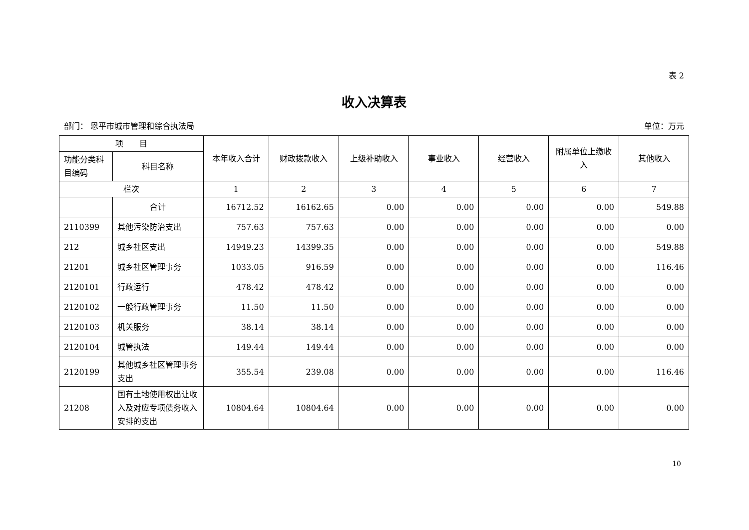表 2
收入决算表
部门： 恩平市城市管理和综合执法局 单位：万元
| 项 目 | | 本年收入合计 | 财政拨款收入 | 上级补助收入 | 事业收入 | 经营收入 | 附属单位上缴收入 | 其他收入 |
| --- | --- | --- | --- | --- | --- | --- | --- | --- |
| 功能分类科目编码 | 科目名称 | | | | | | | |
| 栏次 | | 1 | 2 | 3 | 4 | 5 | 6 | 7 |
| | 合计 | 16712.52 | 16162.65 | 0.00 | 0.00 | 0.00 | 0.00 | 549.88 |
| 2110399 | 其他污染防治支出 | 757.63 | 757.63 | 0.00 | 0.00 | 0.00 | 0.00 | 0.00 |
| 212 | 城乡社区支出 | 14949.23 | 14399.35 | 0.00 | 0.00 | 0.00 | 0.00 | 549.88 |
| 21201 | 城乡社区管理事务 | 1033.05 | 916.59 | 0.00 | 0.00 | 0.00 | 0.00 | 116.46 |
| 2120101 | 行政运行 | 478.42 | 478.42 | 0.00 | 0.00 | 0.00 | 0.00 | 0.00 |
| 2120102 | 一般行政管理事务 | 11.50 | 11.50 | 0.00 | 0.00 | 0.00 | 0.00 | 0.00 |
| 2120103 | 机关服务 | 38.14 | 38.14 | 0.00 | 0.00 | 0.00 | 0.00 | 0.00 |
| 2120104 | 城管执法 | 149.44 | 149.44 | 0.00 | 0.00 | 0.00 | 0.00 | 0.00 |
| 2120199 | 其他城乡社区管理事务支出 | 355.54 | 239.08 | 0.00 | 0.00 | 0.00 | 0.00 | 116.46 |
| 21208 | 国有土地使用权出让收入及对应专项债务收入安排的支出 | 10804.64 | 10804.64 | 0.00 | 0.00 | 0.00 | 0.00 | 0.00 |
10